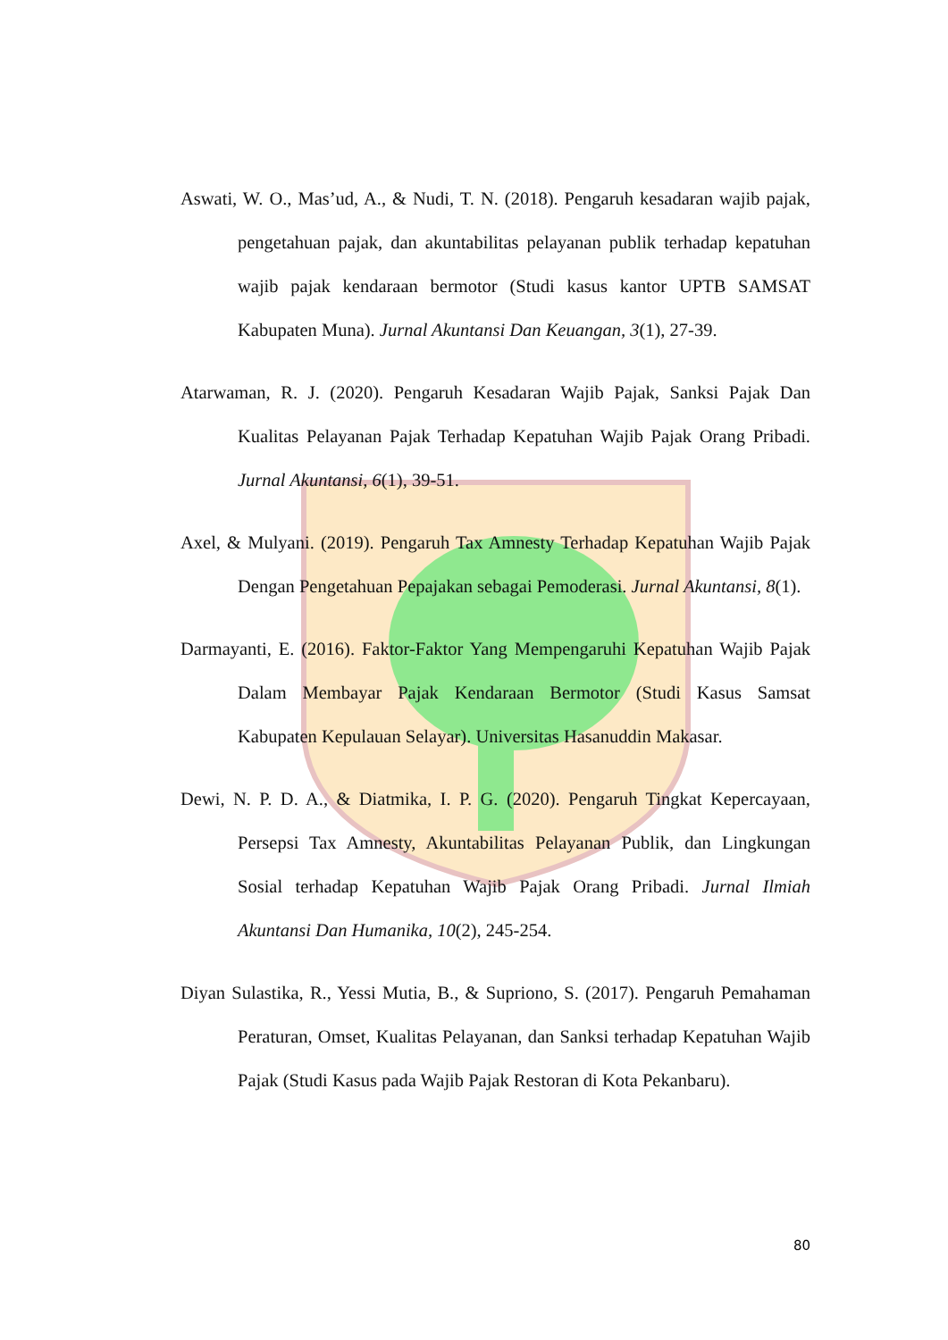Aswati, W. O., Mas’ud, A., & Nudi, T. N. (2018). Pengaruh kesadaran wajib pajak, pengetahuan pajak, dan akuntabilitas pelayanan publik terhadap kepatuhan wajib pajak kendaraan bermotor (Studi kasus kantor UPTB SAMSAT Kabupaten Muna). Jurnal Akuntansi Dan Keuangan, 3(1), 27-39.
Atarwaman, R. J. (2020). Pengaruh Kesadaran Wajib Pajak, Sanksi Pajak Dan Kualitas Pelayanan Pajak Terhadap Kepatuhan Wajib Pajak Orang Pribadi. Jurnal Akuntansi, 6(1), 39-51.
Axel, & Mulyani. (2019). Pengaruh Tax Amnesty Terhadap Kepatuhan Wajib Pajak Dengan Pengetahuan Pepajakan sebagai Pemoderasi. Jurnal Akuntansi, 8(1).
Darmayanti, E. (2016). Faktor-Faktor Yang Mempengaruhi Kepatuhan Wajib Pajak Dalam Membayar Pajak Kendaraan Bermotor (Studi Kasus Samsat Kabupaten Kepulauan Selayar). Universitas Hasanuddin Makasar.
Dewi, N. P. D. A., & Diatmika, I. P. G. (2020). Pengaruh Tingkat Kepercayaan, Persepsi Tax Amnesty, Akuntabilitas Pelayanan Publik, dan Lingkungan Sosial terhadap Kepatuhan Wajib Pajak Orang Pribadi. Jurnal Ilmiah Akuntansi Dan Humanika, 10(2), 245-254.
Diyan Sulastika, R., Yessi Mutia, B., & Supriono, S. (2017). Pengaruh Pemahaman Peraturan, Omset, Kualitas Pelayanan, dan Sanksi terhadap Kepatuhan Wajib Pajak (Studi Kasus pada Wajib Pajak Restoran di Kota Pekanbaru).
80